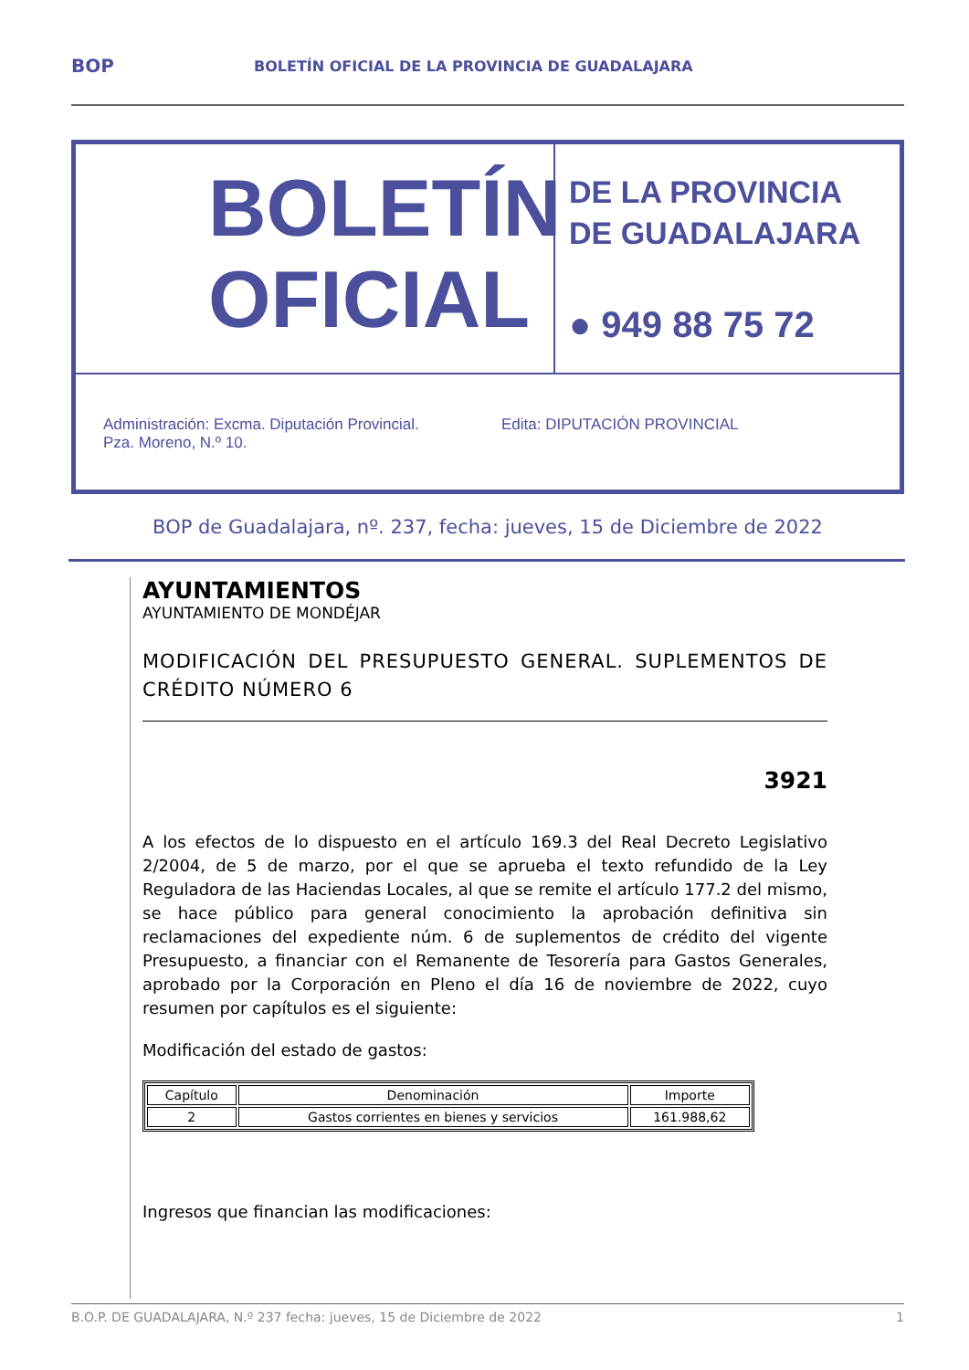BOP BOLETÍN OFICIAL DE LA PROVINCIA DE GUADALAJARA
BOLETÍN
OFICIAL
DE LA PROVINCIA
DE GUADALAJARA
● 949 88 75 72
Administración: Excma. Diputación Provincial.
Pza. Moreno, N.º 10.
Edita: DIPUTACIÓN PROVINCIAL
BOP de Guadalajara, nº. 237, fecha: jueves, 15 de Diciembre de 2022
AYUNTAMIENTOS
AYUNTAMIENTO DE MONDÉJAR
MODIFICACIÓN DEL PRESUPUESTO GENERAL. SUPLEMENTOS DE CRÉDITO NÚMERO 6
3921
A los efectos de lo dispuesto en el artículo 169.3 del Real Decreto Legislativo 2/2004, de 5 de marzo, por el que se aprueba el texto refundido de la Ley Reguladora de las Haciendas Locales, al que se remite el artículo 177.2 del mismo, se hace público para general conocimiento la aprobación definitiva sin reclamaciones del expediente núm. 6 de suplementos de crédito del vigente Presupuesto, a financiar con el Remanente de Tesorería para Gastos Generales, aprobado por la Corporación en Pleno el día 16 de noviembre de 2022, cuyo resumen por capítulos es el siguiente:
Modificación del estado de gastos:
| Capítulo | Denominación | Importe |
| --- | --- | --- |
| 2 | Gastos corrientes en bienes y servicios | 161.988,62 |
Ingresos que financian las modificaciones:
B.O.P. DE GUADALAJARA, N.º 237 fecha: jueves, 15 de Diciembre de 2022 1